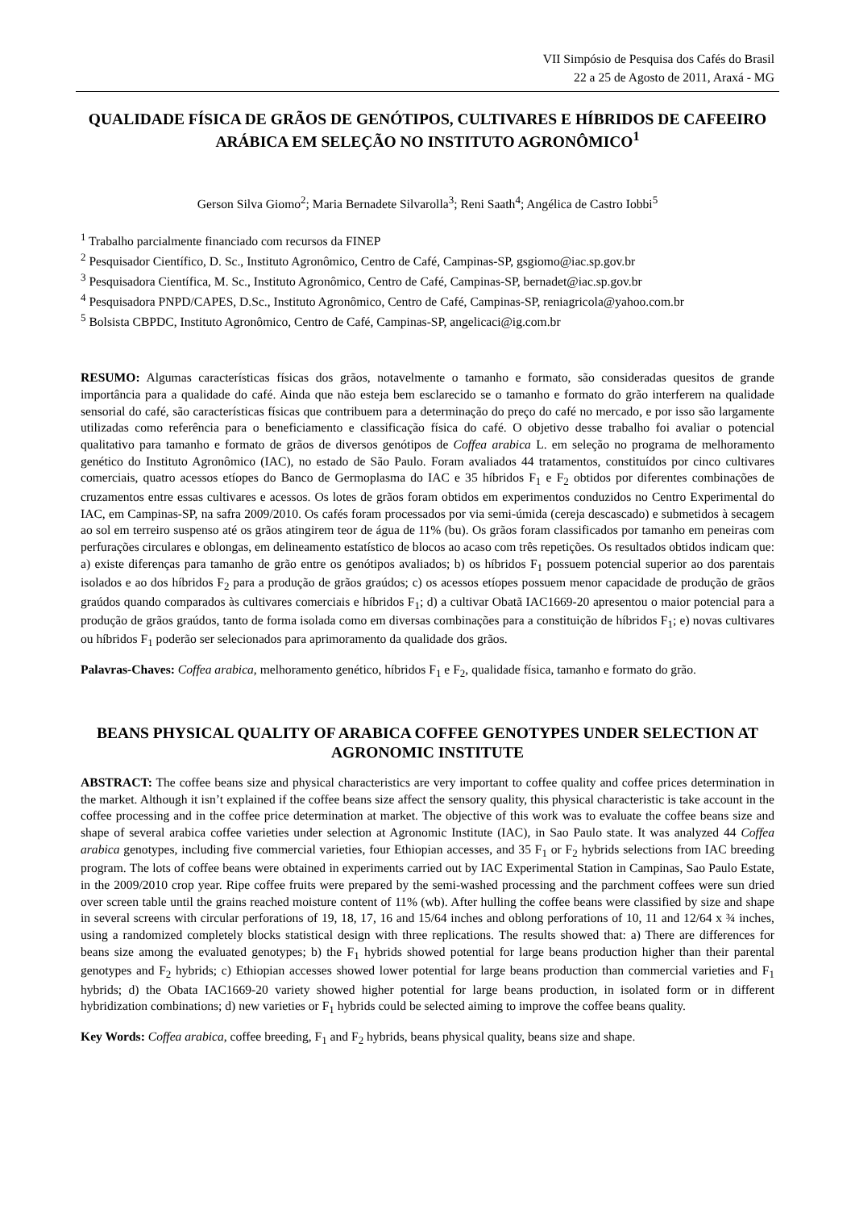VII Simpósio de Pesquisa dos Cafés do Brasil
22 a 25 de Agosto de 2011, Araxá - MG
QUALIDADE FÍSICA DE GRÃOS DE GENÓTIPOS, CULTIVARES E HÍBRIDOS DE CAFEEIRO ARÁBICA EM SELEÇÃO NO INSTITUTO AGRONÔMICO<sup>1</sup>
Gerson Silva Giomo<sup>2</sup>; Maria Bernadete Silvarolla<sup>3</sup>; Reni Saath<sup>4</sup>; Angélica de Castro Iobbi<sup>5</sup>
<sup>1</sup> Trabalho parcialmente financiado com recursos da FINEP
<sup>2</sup> Pesquisador Científico, D. Sc., Instituto Agronômico, Centro de Café, Campinas-SP, gsgiomo@iac.sp.gov.br
<sup>3</sup> Pesquisadora Científica, M. Sc., Instituto Agronômico, Centro de Café, Campinas-SP, bernadet@iac.sp.gov.br
<sup>4</sup> Pesquisadora PNPD/CAPES, D.Sc., Instituto Agronômico, Centro de Café, Campinas-SP, reniagricola@yahoo.com.br
<sup>5</sup> Bolsista CBPDC, Instituto Agronômico, Centro de Café, Campinas-SP, angelicaci@ig.com.br
RESUMO: Algumas características físicas dos grãos, notavelmente o tamanho e formato, são consideradas quesitos de grande importância para a qualidade do café. Ainda que não esteja bem esclarecido se o tamanho e formato do grão interferem na qualidade sensorial do café, são características físicas que contribuem para a determinação do preço do café no mercado, e por isso são largamente utilizadas como referência para o beneficiamento e classificação física do café. O objetivo desse trabalho foi avaliar o potencial qualitativo para tamanho e formato de grãos de diversos genótipos de Coffea arabica L. em seleção no programa de melhoramento genético do Instituto Agronômico (IAC), no estado de São Paulo. Foram avaliados 44 tratamentos, constituídos por cinco cultivares comerciais, quatro acessos etíopes do Banco de Germoplasma do IAC e 35 híbridos F<sub>1</sub> e F<sub>2</sub> obtidos por diferentes combinações de cruzamentos entre essas cultivares e acessos. Os lotes de grãos foram obtidos em experimentos conduzidos no Centro Experimental do IAC, em Campinas-SP, na safra 2009/2010. Os cafés foram processados por via semi-úmida (cereja descascado) e submetidos à secagem ao sol em terreiro suspenso até os grãos atingirem teor de água de 11% (bu). Os grãos foram classificados por tamanho em peneiras com perfurações circulares e oblongas, em delineamento estatístico de blocos ao acaso com três repetições. Os resultados obtidos indicam que: a) existe diferenças para tamanho de grão entre os genótipos avaliados; b) os híbridos F<sub>1</sub> possuem potencial superior ao dos parentais isolados e ao dos híbridos F<sub>2</sub> para a produção de grãos graúdos; c) os acessos etíopes possuem menor capacidade de produção de grãos graúdos quando comparados às cultivares comerciais e híbridos F<sub>1</sub>; d) a cultivar Obatã IAC1669-20 apresentou o maior potencial para a produção de grãos graúdos, tanto de forma isolada como em diversas combinações para a constituição de híbridos F<sub>1</sub>; e) novas cultivares ou híbridos F<sub>1</sub> poderão ser selecionados para aprimoramento da qualidade dos grãos.
Palavras-Chaves: Coffea arabica, melhoramento genético, híbridos F<sub>1</sub> e F<sub>2</sub>, qualidade física, tamanho e formato do grão.
BEANS PHYSICAL QUALITY OF ARABICA COFFEE GENOTYPES UNDER SELECTION AT AGRONOMIC INSTITUTE
ABSTRACT: The coffee beans size and physical characteristics are very important to coffee quality and coffee prices determination in the market. Although it isn’t explained if the coffee beans size affect the sensory quality, this physical characteristic is take account in the coffee processing and in the coffee price determination at market. The objective of this work was to evaluate the coffee beans size and shape of several arabica coffee varieties under selection at Agronomic Institute (IAC), in Sao Paulo state. It was analyzed 44 Coffea arabica genotypes, including five commercial varieties, four Ethiopian accesses, and 35 F<sub>1</sub> or F<sub>2</sub> hybrids selections from IAC breeding program. The lots of coffee beans were obtained in experiments carried out by IAC Experimental Station in Campinas, Sao Paulo Estate, in the 2009/2010 crop year. Ripe coffee fruits were prepared by the semi-washed processing and the parchment coffees were sun dried over screen table until the grains reached moisture content of 11% (wb). After hulling the coffee beans were classified by size and shape in several screens with circular perforations of 19, 18, 17, 16 and 15/64 inches and oblong perforations of 10, 11 and 12/64 x ¾ inches, using a randomized completely blocks statistical design with three replications. The results showed that: a) There are differences for beans size among the evaluated genotypes; b) the F<sub>1</sub> hybrids showed potential for large beans production higher than their parental genotypes and F<sub>2</sub> hybrids; c) Ethiopian accesses showed lower potential for large beans production than commercial varieties and F<sub>1</sub> hybrids; d) the Obata IAC1669-20 variety showed higher potential for large beans production, in isolated form or in different hybridization combinations; d) new varieties or F<sub>1</sub> hybrids could be selected aiming to improve the coffee beans quality.
Key Words: Coffea arabica, coffee breeding, F<sub>1</sub> and F<sub>2</sub> hybrids, beans physical quality, beans size and shape.